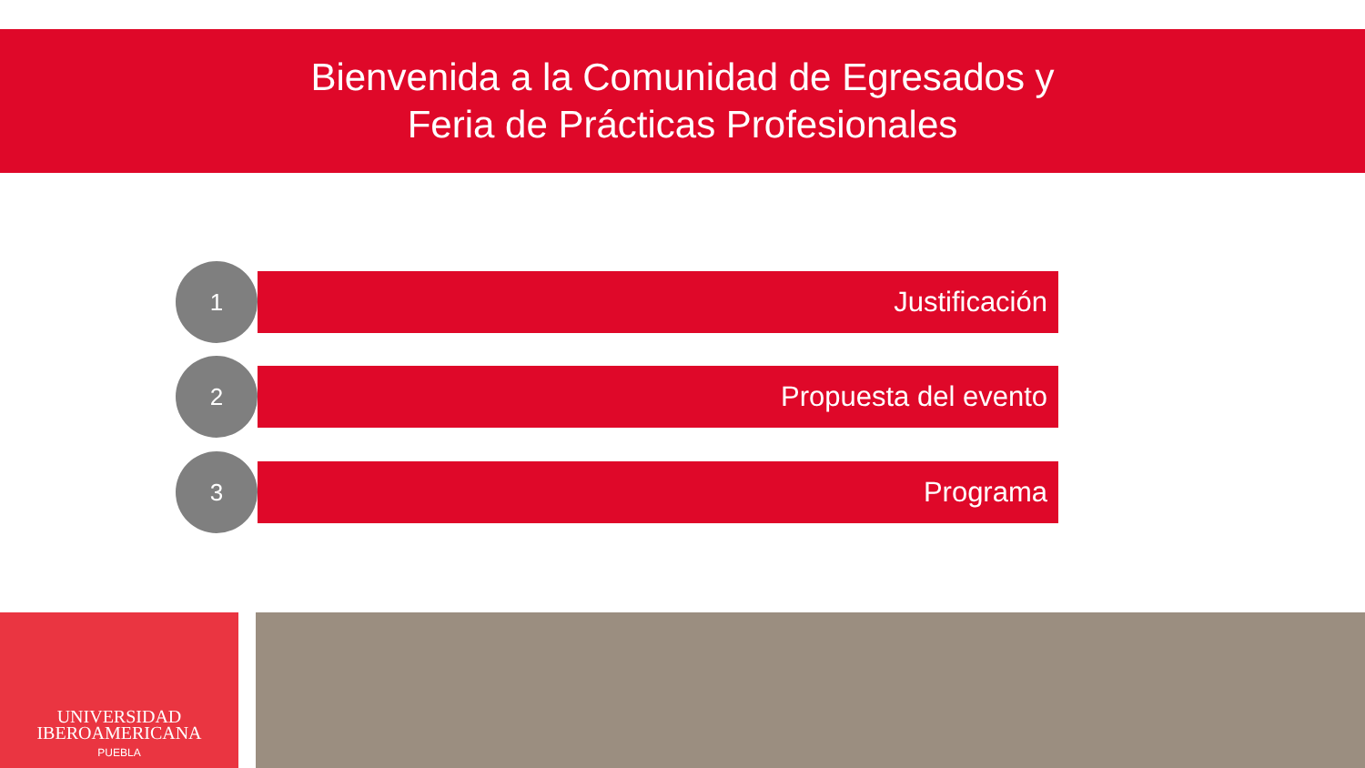Bienvenida a la Comunidad de Egresados y
Feria de Prácticas Profesionales
1
Justificación
2
Propuesta del evento
3
Programa
UNIVERSIDAD
IBEROAMERICANA
PUEBLA